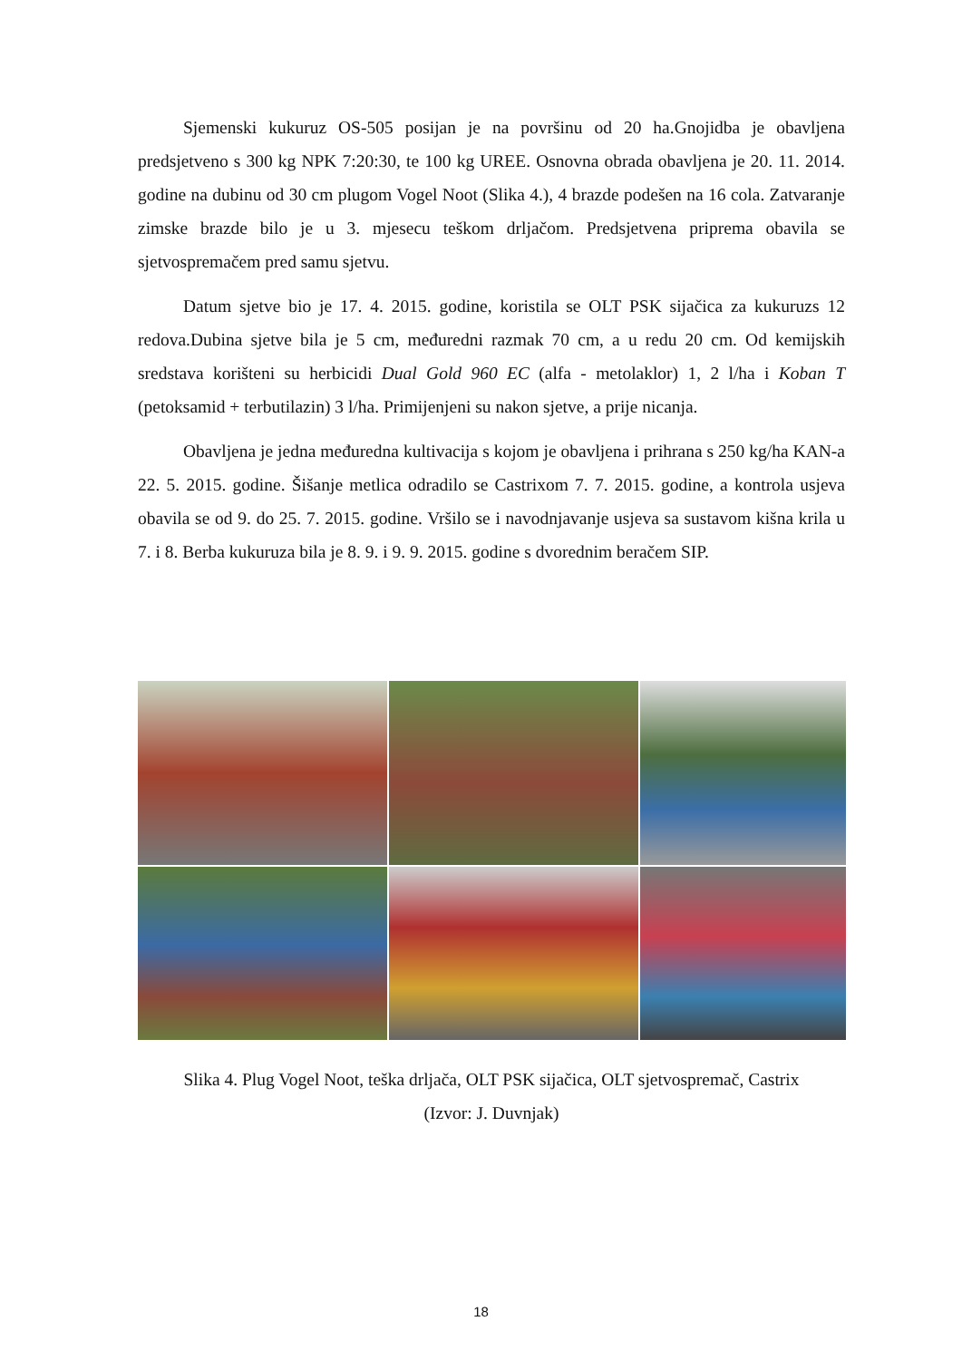Sjemenski kukuruz OS-505 posijan je na površinu od 20 ha.Gnojidba je obavljena predsjetveno s 300 kg NPK 7:20:30, te 100 kg UREE. Osnovna obrada obavljena je 20. 11. 2014. godine na dubinu od 30 cm plugom Vogel Noot (Slika 4.), 4 brazde podešen na 16 cola. Zatvaranje zimske brazde bilo je u 3. mjesecu teškom drljačom. Predsjetvena priprema obavila se sjetvospremačem pred samu sjetvu.
Datum sjetve bio je 17. 4. 2015. godine, koristila se OLT PSK sijačica za kukuruzs 12 redova.Dubina sjetve bila je 5 cm, međuredni razmak 70 cm, a u redu 20 cm. Od kemijskih sredstava korišteni su herbicidi Dual Gold 960 EC (alfa - metolaklor) 1, 2 l/ha i Koban T (petoksamid + terbutilazin) 3 l/ha. Primijenjeni su nakon sjetve, a prije nicanja.
Obavljena je jedna međuredna kultivacija s kojom je obavljena i prihrana s 250 kg/ha KAN-a 22. 5. 2015. godine. Šišanje metlica odradilo se Castrixom 7. 7. 2015. godine, a kontrola usjeva obavila se od 9. do 25. 7. 2015. godine. Vršilo se i navodnjavanje usjeva sa sustavom kišna krila u 7. i 8. Berba kukuruza bila je 8. 9. i 9. 9. 2015. godine s dvorednim beračem SIP.
Slika 4. Plug Vogel Noot, teška drljača, OLT PSK sijačica, OLT sjetvospremač, Castrix
(Izvor: J. Duvnjak)
18